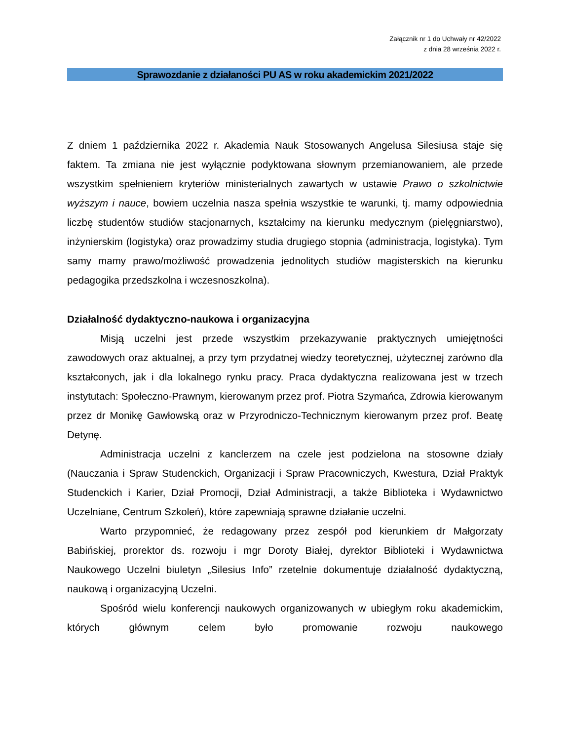Załącznik nr 1 do Uchwały nr 42/2022
z dnia 28 września 2022 r.
Sprawozdanie z działaności PU AS w roku akademickim 2021/2022
Z dniem 1 października 2022 r. Akademia Nauk Stosowanych Angelusa Silesiusa staje się faktem. Ta zmiana nie jest wyłącznie podyktowana słownym przemianowaniem, ale przede wszystkim spełnieniem kryteriów ministerialnych zawartych w ustawie Prawo o szkolnictwie wyższym i nauce, bowiem uczelnia nasza spełnia wszystkie te warunki, tj. mamy odpowiednia liczbę studentów studiów stacjonarnych, kształcimy na kierunku medycznym (pielęgniarstwo), inżynierskim (logistyka) oraz prowadzimy studia drugiego stopnia (administracja, logistyka). Tym samy mamy prawo/możliwość prowadzenia jednolitych studiów magisterskich na kierunku pedagogika przedszkolna i wczesnoszkolna).
Działalność dydaktyczno-naukowa i organizacyjna
Misją uczelni jest przede wszystkim przekazywanie praktycznych umiejętności zawodowych oraz aktualnej, a przy tym przydatnej wiedzy teoretycznej, użytecznej zarówno dla kształconych, jak i dla lokalnego rynku pracy. Praca dydaktyczna realizowana jest w trzech instytutach: Społeczno-Prawnym, kierowanym przez prof. Piotra Szymańca, Zdrowia kierowanym przez dr Monikę Gawłowską oraz w Przyrodniczo-Technicznym kierowanym przez prof. Beatę Detynę.
Administracja uczelni z kanclerzem na czele jest podzielona na stosowne działy (Nauczania i Spraw Studenckich, Organizacji i Spraw Pracowniczych, Kwestura, Dział Praktyk Studenckich i Karier, Dział Promocji, Dział Administracji, a także Biblioteka i Wydawnictwo Uczelniane, Centrum Szkoleń), które zapewniają sprawne działanie uczelni.
Warto przypomnieć, że redagowany przez zespół pod kierunkiem dr Małgorzaty Babińskiej, prorektor ds. rozwoju i mgr Doroty Białej, dyrektor Biblioteki i Wydawnictwa Naukowego Uczelni biuletyn „Silesius Info” rzetelnie dokumentuje działalność dydaktyczną, naukową i organizacyjną Uczelni.
Spośród wielu konferencji naukowych organizowanych w ubiegłym roku akademickim, których głównym celem było promowanie rozwoju naukowego